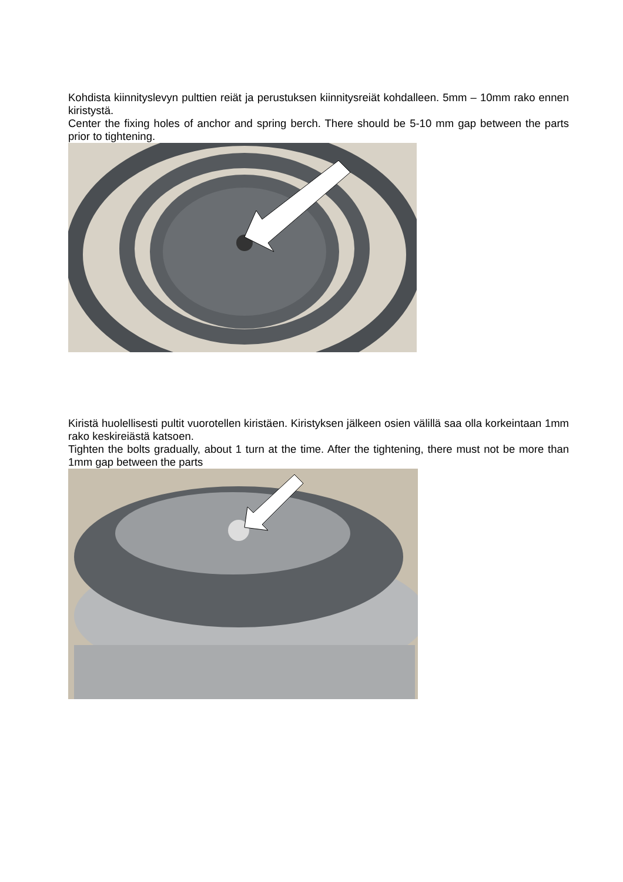Kohdista kiinnityslevyn pulttien reiät ja perustuksen kiinnitysreiät kohdalleen. 5mm – 10mm rako ennen kiristystä.
Center the fixing holes of anchor and spring berch. There should be 5-10 mm gap between the parts prior to tightening.
Kiristä huolellisesti pultit vuorotellen kiristäen. Kiristyksen jälkeen osien välillä saa olla korkeintaan 1mm rako keskireiästä katsoen.
Tighten the bolts gradually, about 1 turn at the time. After the tightening, there must not be more than 1mm gap between the parts